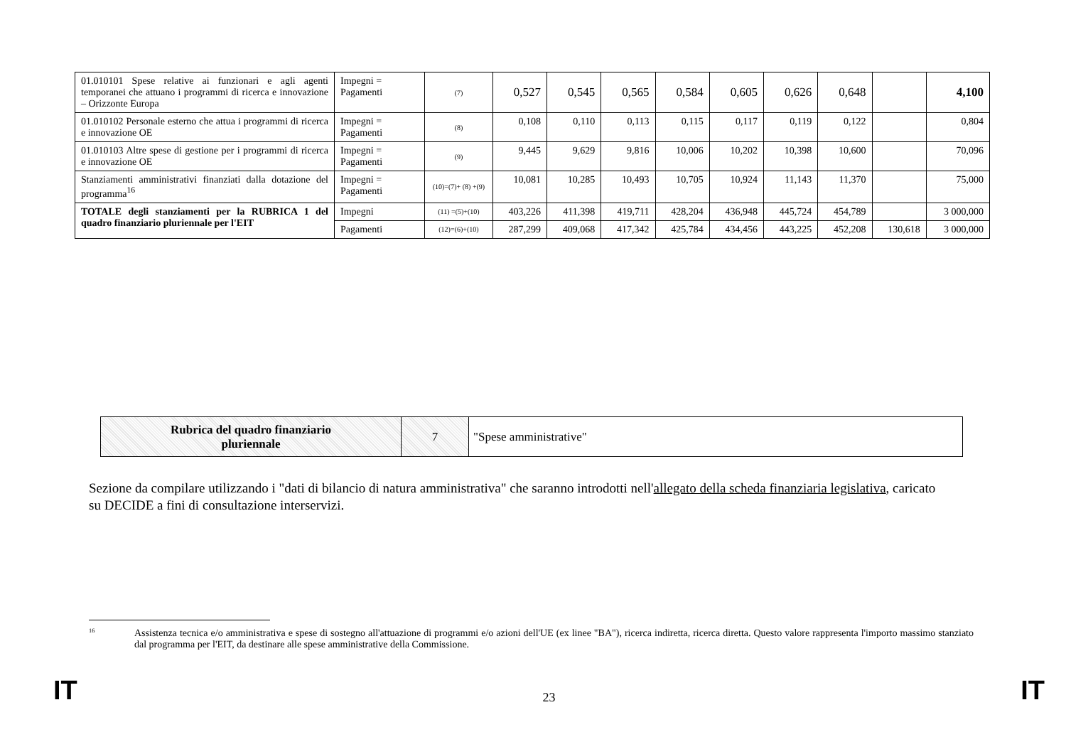| 01.010101 Spese relative ai funzionari e agli agenti temporanei che attuano i programmi di ricerca e innovazione – Orizzonte Europa | Impegni = Pagamenti | (7) | 0,527 | 0,545 | 0,565 | 0,584 | 0,605 | 0,626 | 0,648 | | 4,100 |
| 01.010102 Personale esterno che attua i programmi di ricerca e innovazione OE | Impegni = Pagamenti | (8) | 0,108 | 0,110 | 0,113 | 0,115 | 0,117 | 0,119 | 0,122 | | 0,804 |
| 01.010103 Altre spese di gestione per i programmi di ricerca e innovazione OE | Impegni = Pagamenti | (9) | 9,445 | 9,629 | 9,816 | 10,006 | 10,202 | 10,398 | 10,600 | | 70,096 |
| Stanziamenti amministrativi finanziati dalla dotazione del programma<sup>16</sup> | Impegni = Pagamenti | (10)=(7)+ (8) +(9) | 10,081 | 10,285 | 10,493 | 10,705 | 10,924 | 11,143 | 11,370 | | 75,000 |
| TOTALE degli stanziamenti per la RUBRICA 1 del quadro finanziario pluriennale per l'EIT | Impegni | (11) =(5)+(10) | 403,226 | 411,398 | 419,711 | 428,204 | 436,948 | 445,724 | 454,789 | | 3 000,000 |
| | Pagamenti | (12)=(6)+(10) | 287,299 | 409,068 | 417,342 | 425,784 | 434,456 | 443,225 | 452,208 | 130,618 | 3 000,000 |
| Rubrica del quadro finanziario pluriennale | 7 | "Spese amministrative" |
Sezione da compilare utilizzando i "dati di bilancio di natura amministrativa" che saranno introdotti nell'allegato della scheda finanziaria legislativa, caricato su DECIDE a fini di consultazione interservizi.
<sup>16</sup> Assistenza tecnica e/o amministrativa e spese di sostegno all'attuazione di programmi e/o azioni dell'UE (ex linee "BA"), ricerca indiretta, ricerca diretta. Questo valore rappresenta l'importo massimo stanziato dal programma per l'EIT, da destinare alle spese amministrative della Commissione.
IT 23 IT